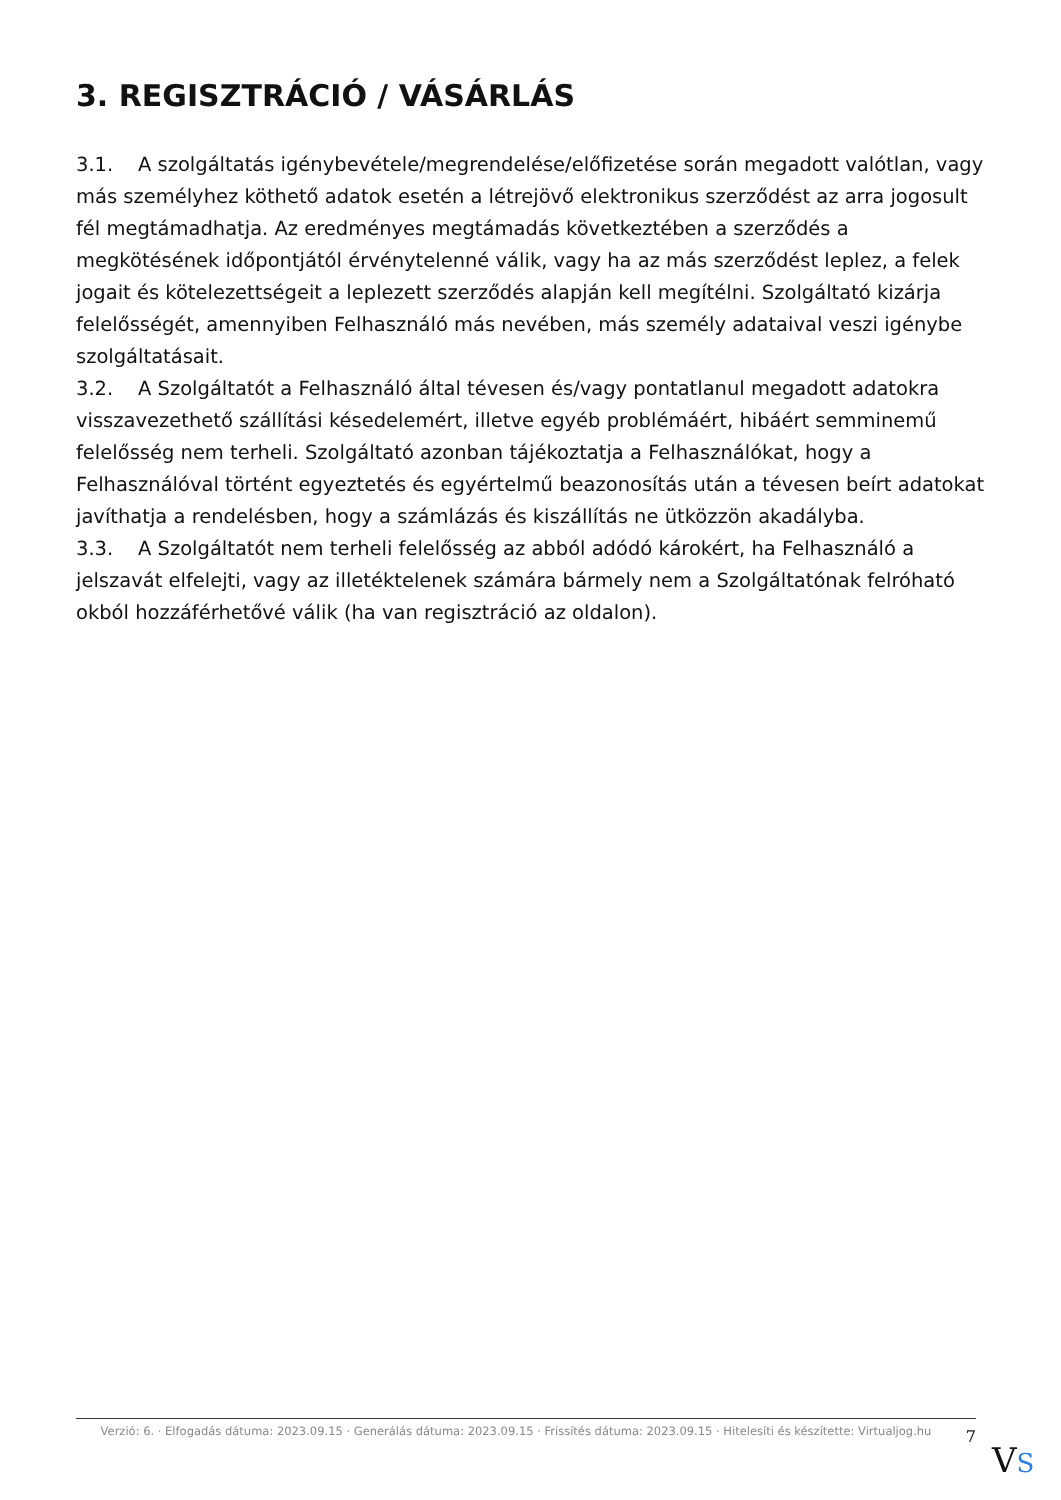3. REGISZTRÁCIÓ / VÁSÁRLÁS
3.1. A szolgáltatás igénybevétele/megrendelése/előfizetése során megadott valótlan, vagy más személyhez köthető adatok esetén a létrejövő elektronikus szerződést az arra jogosult fél megtámadhatja. Az eredményes megtámadás következtében a szerződés a megkötésének időpontjától érvénytelenné válik, vagy ha az más szerződést leplez, a felek jogait és kötelezettségeit a leplezett szerződés alapján kell megítélni. Szolgáltató kizárja felelősségét, amennyiben Felhasználó más nevében, más személy adataival veszi igénybe szolgáltatásait.
3.2. A Szolgáltatót a Felhasználó által tévesen és/vagy pontatlanul megadott adatokra visszavezethető szállítási késedelemért, illetve egyéb problémáért, hibáért semminemű felelősség nem terheli. Szolgáltató azonban tájékoztatja a Felhasználókat, hogy a Felhasználóval történt egyeztetés és egyértelmű beazonosítás után a tévesen beírt adatokat javíthatja a rendelésben, hogy a számlázás és kiszállítás ne ütközzön akadályba.
3.3. A Szolgáltatót nem terheli felelősség az abból adódó károkért, ha Felhasználó a jelszavát elfelejti, vagy az illetéktelenek számára bármely nem a Szolgáltatónak felróható okból hozzáférhetővé válik (ha van regisztráció az oldalon).
Verzió: 6. · Elfogadás dátuma: 2023.09.15 · Generálás dátuma: 2023.09.15 · Frissítés dátuma: 2023.09.15 · Hitelesíti és készítette: Virtualjog.hu
7
VS